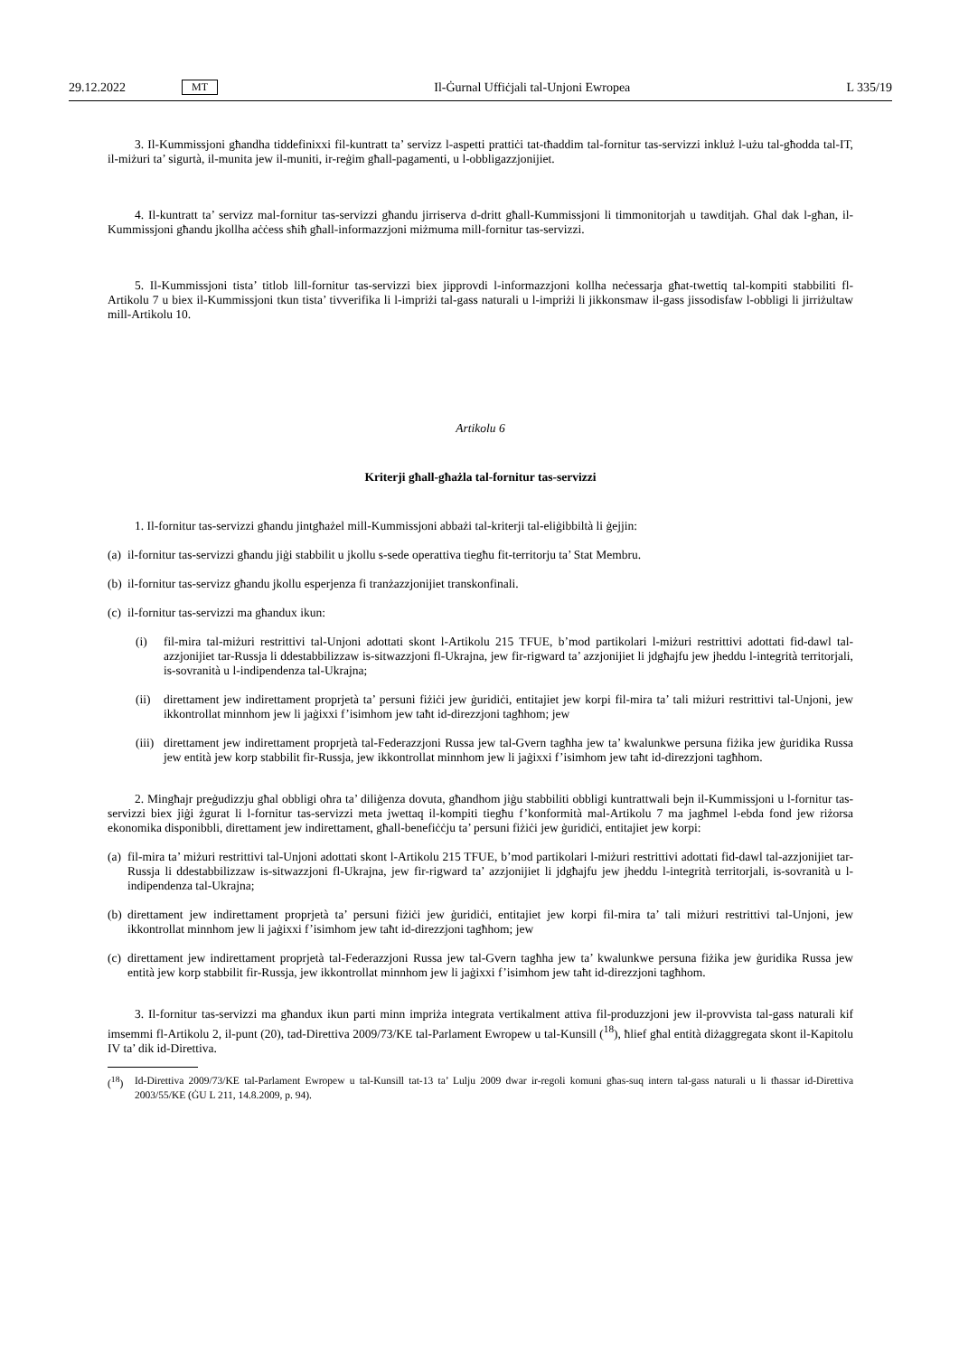29.12.2022 MT Il-Ġurnal Uffiċjali tal-Unjoni Ewropea L 335/19
3. Il-Kummissjoni għandha tiddefinixxi fil-kuntratt ta’ servizz l-aspetti prattiċi tat-tħaddim tal-fornitur tas-servizzi inkluż l-użu tal-għodda tal-IT, il-miżuri ta’ sigurtà, il-munita jew il-muniti, ir-reġim għall-pagamenti, u l-obbligazzjonijiet.
4. Il-kuntratt ta’ servizz mal-fornitur tas-servizzi għandu jirriserva d-dritt għall-Kummissjoni li timmonitorjah u tawditjah. Għal dak l-għan, il-Kummissjoni għandu jkollha aċċess sħiħ għall-informazzjoni miżmuma mill-fornitur tas-servizzi.
5. Il-Kummissjoni tista’ titlob lill-fornitur tas-servizzi biex jipprovdi l-informazzjoni kollha neċessarja għat-twettiq tal-kompiti stabbiliti fl-Artikolu 7 u biex il-Kummissjoni tkun tista’ tivverifika li l-impriżi tal-gass naturali u l-impriżi li jikkonsmaw il-gass jissodisfaw l-obbligi li jirriżultaw mill-Artikolu 10.
Artikolu 6
Kriterji għall-għażla tal-fornitur tas-servizzi
1. Il-fornitur tas-servizzi għandu jintgħażel mill-Kummissjoni abbażi tal-kriterji tal-eliġibbiltà li ġejjin:
(a)
il-fornitur tas-servizzi għandu jiġi stabbilit u jkollu s-sede operattiva tiegħu fit-territorju ta’ Stat Membru.
(b)
il-fornitur tas-servizz għandu jkollu esperjenza fi tranżazzjonijiet transkonfinali.
(c)
il-fornitur tas-servizzi ma għandux ikun:
(i)
fil-mira tal-miżuri restrittivi tal-Unjoni adottati skont l-Artikolu 215 TFUE, b’mod partikolari l-miżuri restrittivi adottati fid-dawl tal-azzjonijiet tar-Russja li ddestabbilizzaw is-sitwazzjoni fl-Ukrajna, jew fir-rigward ta’ azzjonijiet li jdgħajfu jew jheddu l-integrità territorjali, is-sovranità u l-indipendenza tal-Ukrajna;
(ii)
direttament jew indirettament proprjetà ta’ persuni fiżiċi jew ġuridiċi, entitajiet jew korpi fil-mira ta’ tali miżuri restrittivi tal-Unjoni, jew ikkontrollat minnhom jew li jaġixxi f’isimhom jew taħt id-direzzjoni tagħhom; jew
(iii)
direttament jew indirettament proprjetà tal-Federazzjoni Russa jew tal-Gvern tagħha jew ta’ kwalunkwe persuna fiżika jew ġuridika Russa jew entità jew korp stabbilit fir-Russja, jew ikkontrollat minnhom jew li jaġixxi f’isimhom jew taħt id-direzzjoni tagħhom.
2. Mingħajr preġudizzju għal obbligi oħra ta’ diliġenza dovuta, għandhom jiġu stabbiliti obbligi kuntrattwali bejn il-Kummissjoni u l-fornitur tas-servizzi biex jiġi żgurat li l-fornitur tas-servizzi meta jwettaq il-kompiti tiegħu f’konformità mal-Artikolu 7 ma jagħmel l-ebda fond jew riżorsa ekonomika disponibbli, direttament jew indirettament, għall-benefiċċju ta’ persuni fiżiċi jew ġuridiċi, entitajiet jew korpi:
(a)
fil-mira ta’ miżuri restrittivi tal-Unjoni adottati skont l-Artikolu 215 TFUE, b’mod partikolari l-miżuri restrittivi adottati fid-dawl tal-azzjonijiet tar-Russja li ddestabbilizzaw is-sitwazzjoni fl-Ukrajna, jew fir-rigward ta’ azzjonijiet li jdgħajfu jew jheddu l-integrità territorjali, is-sovranità u l-indipendenza tal-Ukrajna;
(b)
direttament jew indirettament proprjetà ta’ persuni fiżiċi jew ġuridiċi, entitajiet jew korpi fil-mira ta’ tali miżuri restrittivi tal-Unjoni, jew ikkontrollat minnhom jew li jaġixxi f’isimhom jew taħt id-direzzjoni tagħhom; jew
(c)
direttament jew indirettament proprjetà tal-Federazzjoni Russa jew tal-Gvern tagħha jew ta’ kwalunkwe persuna fiżika jew ġuridika Russa jew entità jew korp stabbilit fir-Russja, jew ikkontrollat minnhom jew li jaġixxi f’isimhom jew taħt id-direzzjoni tagħhom.
3. Il-fornitur tas-servizzi ma għandux ikun parti minn impriża integrata vertikalment attiva fil-produzzjoni jew il-provvista tal-gass naturali kif imsemmi fl-Artikolu 2, il-punt (20), tad-Direttiva 2009/73/KE tal-Parlament Ewropew u tal-Kunsill (<sup>18</sup>), ħlief għal entità diżaggregata skont il-Kapitolu IV ta’ dik id-Direttiva.
(<sup>18</sup>)
Id-Direttiva 2009/73/KE tal-Parlament Ewropew u tal-Kunsill tat-13 ta’ Lulju 2009 dwar ir-regoli komuni għas-suq intern tal-gass naturali u li tħassar id-Direttiva 2003/55/KE (ĠU L 211, 14.8.2009, p. 94).